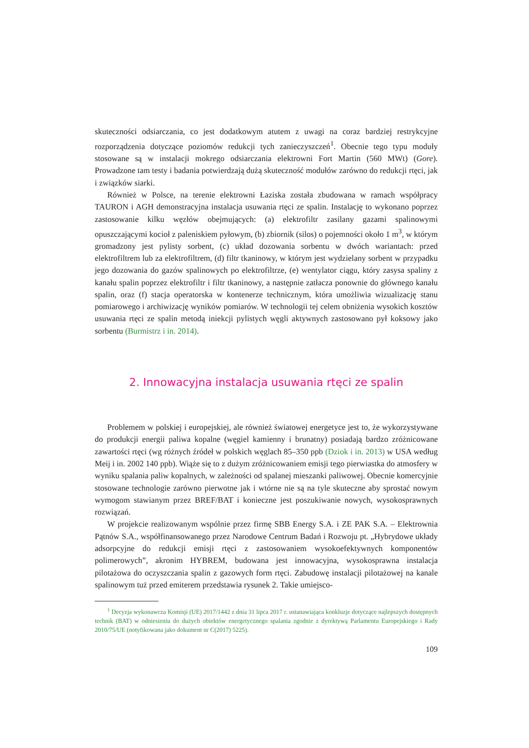skuteczności odsiarczania, co jest dodatkowym atutem z uwagi na coraz bardziej restrykcyjne rozporządzenia dotyczące poziomów redukcji tych zanieczyszczeń<sup>1</sup>. Obecnie tego typu moduły stosowane są w instalacji mokrego odsiarczania elektrowni Fort Martin (560 MWt) (Gore). Prowadzone tam testy i badania potwierdzają dużą skuteczność modułów zarówno do redukcji rtęci, jak i związków siarki.
Również w Polsce, na terenie elektrowni Łaziska została zbudowana w ramach współpracy TAURON i AGH demonstracyjna instalacja usuwania rtęci ze spalin. Instalację to wykonano poprzez zastosowanie kilku węzłów obejmujących: (a) elektrofiltr zasilany gazami spalinowymi opuszczającymi kocioł z paleniskiem pyłowym, (b) zbiornik (silos) o pojemności około 1 m<sup>3</sup>, w którym gromadzony jest pylisty sorbent, (c) układ dozowania sorbentu w dwóch wariantach: przed elektrofiltrem lub za elektrofiltrem, (d) filtr tkaninowy, w którym jest wydzielany sorbent w przypadku jego dozowania do gazów spalinowych po elektrofiltrze, (e) wentylator ciągu, który zasysa spaliny z kanału spalin poprzez elektrofiltr i filtr tkaninowy, a następnie zatłacza ponownie do głównego kanału spalin, oraz (f) stacja operatorska w kontenerze technicznym, która umożliwia wizualizację stanu pomiarowego i archiwizację wyników pomiarów. W technologii tej celem obniżenia wysokich kosztów usuwania rtęci ze spalin metodą iniekcji pylistych węgli aktywnych zastosowano pył koksowy jako sorbentu (Burmistrz i in. 2014).
2. Innowacyjna instalacja usuwania rtęci ze spalin
Problemem w polskiej i europejskiej, ale również światowej energetyce jest to, że wykorzystywane do produkcji energii paliwa kopalne (węgiel kamienny i brunatny) posiadają bardzo zróżnicowane zawartości rtęci (wg różnych źródeł w polskich węglach 85–350 ppb (Dziok i in. 2013) w USA według Meij i in. 2002 140 ppb). Wiąże się to z dużym zróżnicowaniem emisji tego pierwiastka do atmosfery w wyniku spalania paliw kopalnych, w zależności od spalanej mieszanki paliwowej. Obecnie komercyjnie stosowane technologie zarówno pierwotne jak i wtórne nie są na tyle skuteczne aby sprostać nowym wymogom stawianym przez BREF/BAT i konieczne jest poszukiwanie nowych, wysokosprawnych rozwiązań.
W projekcie realizowanym wspólnie przez firmę SBB Energy S.A. i ZE PAK S.A. – Elektrownia Pątnów S.A., współfinansowanego przez Narodowe Centrum Badań i Rozwoju pt. „Hybrydowe układy adsorpcyjne do redukcji emisji rtęci z zastosowaniem wysokoefektywnych komponentów polimerowych”, akronim HYBREM, budowana jest innowacyjna, wysokosprawna instalacja pilotażowa do oczyszczania spalin z gazowych form rtęci. Zabudowę instalacji pilotażowej na kanale spalinowym tuż przed emiterem przedstawia rysunek 2. Takie umiejsco-
<sup>1</sup> Decyzja wykonawcza Komisji (UE) 2017/1442 z dnia 31 lipca 2017 r. ustanawiająca konkluzje dotyczące najlepszych dostępnych technik (BAT) w odniesieniu do dużych obiektów energetycznego spalania zgodnie z dyrektywą Parlamentu Europejskiego i Rady 2010/75/UE (notyfikowana jako dokument nr C(2017) 5225).
109